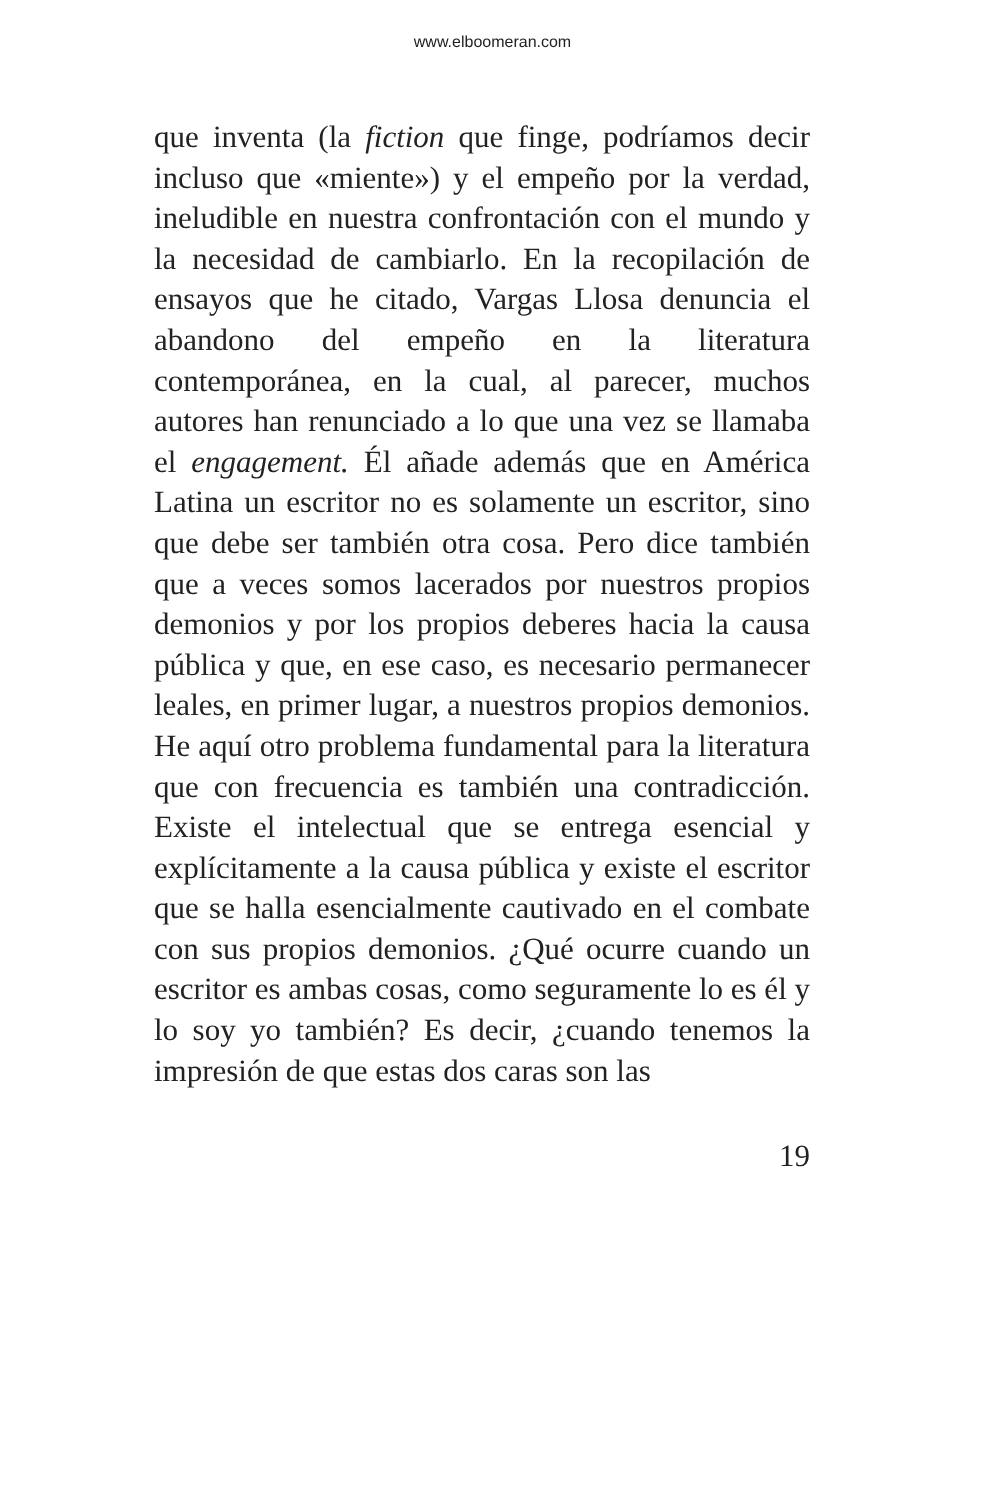www.elboomeran.com
que inventa (la fiction que finge, podríamos decir incluso que «miente») y el empeño por la verdad, ineludible en nuestra confrontación con el mundo y la necesidad de cambiarlo. En la recopilación de ensayos que he citado, Vargas Llosa denuncia el abandono del empeño en la literatura contemporánea, en la cual, al parecer, muchos autores han renunciado a lo que una vez se llamaba el engagement. Él añade además que en América Latina un escritor no es solamente un escritor, sino que debe ser también otra cosa. Pero dice también que a veces somos lacerados por nuestros propios demonios y por los propios deberes hacia la causa pública y que, en ese caso, es necesario permanecer leales, en primer lugar, a nuestros propios demonios. He aquí otro problema fundamental para la literatura que con frecuencia es también una contradicción. Existe el intelectual que se entrega esencial y explícitamente a la causa pública y existe el escritor que se halla esencialmente cautivado en el combate con sus propios demonios. ¿Qué ocurre cuando un escritor es ambas cosas, como seguramente lo es él y lo soy yo también? Es decir, ¿cuando tenemos la impresión de que estas dos caras son las
19